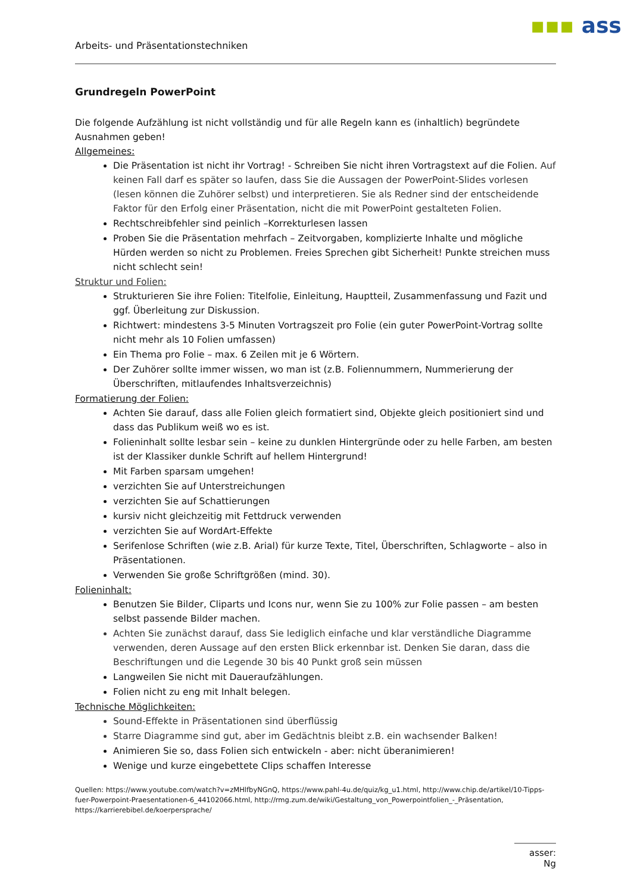▪▪▪ ass
Arbeits- und Präsentationstechniken
Grundregeln PowerPoint
Die folgende Aufzählung ist nicht vollständig und für alle Regeln kann es (inhaltlich) begründete Ausnahmen geben!
Allgemeines:
Die Präsentation ist nicht ihr Vortrag! - Schreiben Sie nicht ihren Vortragstext auf die Folien. Auf keinen Fall darf es später so laufen, dass Sie die Aussagen der PowerPoint-Slides vorlesen (lesen können die Zuhörer selbst) und interpretieren. Sie als Redner sind der entscheidende Faktor für den Erfolg einer Präsentation, nicht die mit PowerPoint gestalteten Folien.
Rechtschreibfehler sind peinlich –Korrekturlesen lassen
Proben Sie die Präsentation mehrfach – Zeitvorgaben, komplizierte Inhalte und mögliche Hürden werden so nicht zu Problemen. Freies Sprechen gibt Sicherheit! Punkte streichen muss nicht schlecht sein!
Struktur und Folien:
Strukturieren Sie ihre Folien: Titelfolie, Einleitung, Hauptteil, Zusammenfassung und Fazit und ggf. Überleitung zur Diskussion.
Richtwert: mindestens 3-5 Minuten Vortragszeit pro Folie (ein guter PowerPoint-Vortrag sollte nicht mehr als 10 Folien umfassen)
Ein Thema pro Folie – max. 6 Zeilen mit je 6 Wörtern.
Der Zuhörer sollte immer wissen, wo man ist (z.B. Foliennummern, Nummerierung der Überschriften, mitlaufendes Inhaltsverzeichnis)
Formatierung der Folien:
Achten Sie darauf, dass alle Folien gleich formatiert sind, Objekte gleich positioniert sind und dass das Publikum weiß wo es ist.
Folieninhalt sollte lesbar sein – keine zu dunklen Hintergründe oder zu helle Farben, am besten ist der Klassiker dunkle Schrift auf hellem Hintergrund!
Mit Farben sparsam umgehen!
verzichten Sie auf Unterstreichungen
verzichten Sie auf Schattierungen
kursiv nicht gleichzeitig mit Fettdruck verwenden
verzichten Sie auf WordArt-Effekte
Serifenlose Schriften (wie z.B. Arial) für kurze Texte, Titel, Überschriften, Schlagworte – also in Präsentationen.
Verwenden Sie große Schriftgrößen (mind. 30).
Folieninhalt:
Benutzen Sie Bilder, Cliparts und Icons nur, wenn Sie zu 100% zur Folie passen – am besten selbst passende Bilder machen.
Achten Sie zunächst darauf, dass Sie lediglich einfache und klar verständliche Diagramme verwenden, deren Aussage auf den ersten Blick erkennbar ist. Denken Sie daran, dass die Beschriftungen und die Legende 30 bis 40 Punkt groß sein müssen
Langweilen Sie nicht mit Daueraufzählungen.
Folien nicht zu eng mit Inhalt belegen.
Technische Möglichkeiten:
Sound-Effekte in Präsentationen sind überflüssig
Starre Diagramme sind gut, aber im Gedächtnis bleibt z.B. ein wachsender Balken!
Animieren Sie so, dass Folien sich entwickeln - aber: nicht überanimieren!
Wenige und kurze eingebettete Clips schaffen Interesse
Quellen: https://www.youtube.com/watch?v=zMHlfbyNGnQ, https://www.pahl-4u.de/quiz/kg_u1.html, http://www.chip.de/artikel/10-Tipps-fuer-Powerpoint-Praesentationen-6_44102066.html, http://rmg.zum.de/wiki/Gestaltung_von_Powerpointfolien_-_Präsentation, https://karrierebibel.de/koerpersprache/
asser: Ng